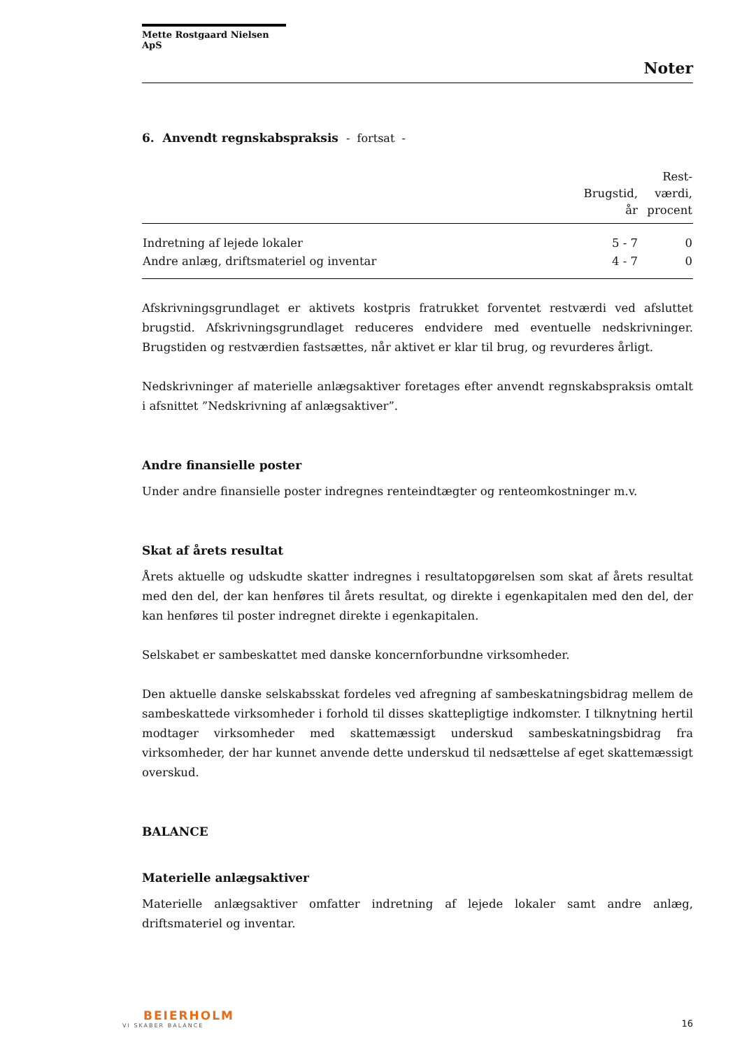Mette Rostgaard Nielsen ApS
Noter
6. Anvendt regnskabspraksis - fortsat -
| | Brugstid, år | Rest- værdi, procent |
| --- | --- | --- |
| Indretning af lejede lokaler | 5 - 7 | 0 |
| Andre anlæg, driftsmateriel og inventar | 4 - 7 | 0 |
Afskrivningsgrundlaget er aktivets kostpris fratrukket forventet restværdi ved afsluttet brugstid. Afskrivningsgrundlaget reduceres endvidere med eventuelle nedskrivninger. Brugstiden og restværdien fastsættes, når aktivet er klar til brug, og revurderes årligt.
Nedskrivninger af materielle anlægsaktiver foretages efter anvendt regnskabspraksis omtalt i afsnittet ”Nedskrivning af anlægsaktiver”.
Andre finansielle poster
Under andre finansielle poster indregnes renteindtægter og renteomkostninger m.v.
Skat af årets resultat
Årets aktuelle og udskudte skatter indregnes i resultatopgørelsen som skat af årets resultat med den del, der kan henføres til årets resultat, og direkte i egenkapitalen med den del, der kan henføres til poster indregnet direkte i egenkapitalen.
Selskabet er sambeskattet med danske koncernforbundne virksomheder.
Den aktuelle danske selskabsskat fordeles ved afregning af sambeskatningsbidrag mellem de sambeskattede virksomheder i forhold til disses skattepligtige indkomster. I tilknytning hertil modtager virksomheder med skattemæssigt underskud sambeskatningsbidrag fra virksomheder, der har kunnet anvende dette underskud til nedsættelse af eget skattemæssigt overskud.
BALANCE
Materielle anlægsaktiver
Materielle anlægsaktiver omfatter indretning af lejede lokaler samt andre anlæg, driftsmateriel og inventar.
BEIERHOLM
VI SKABER BALANCE
16